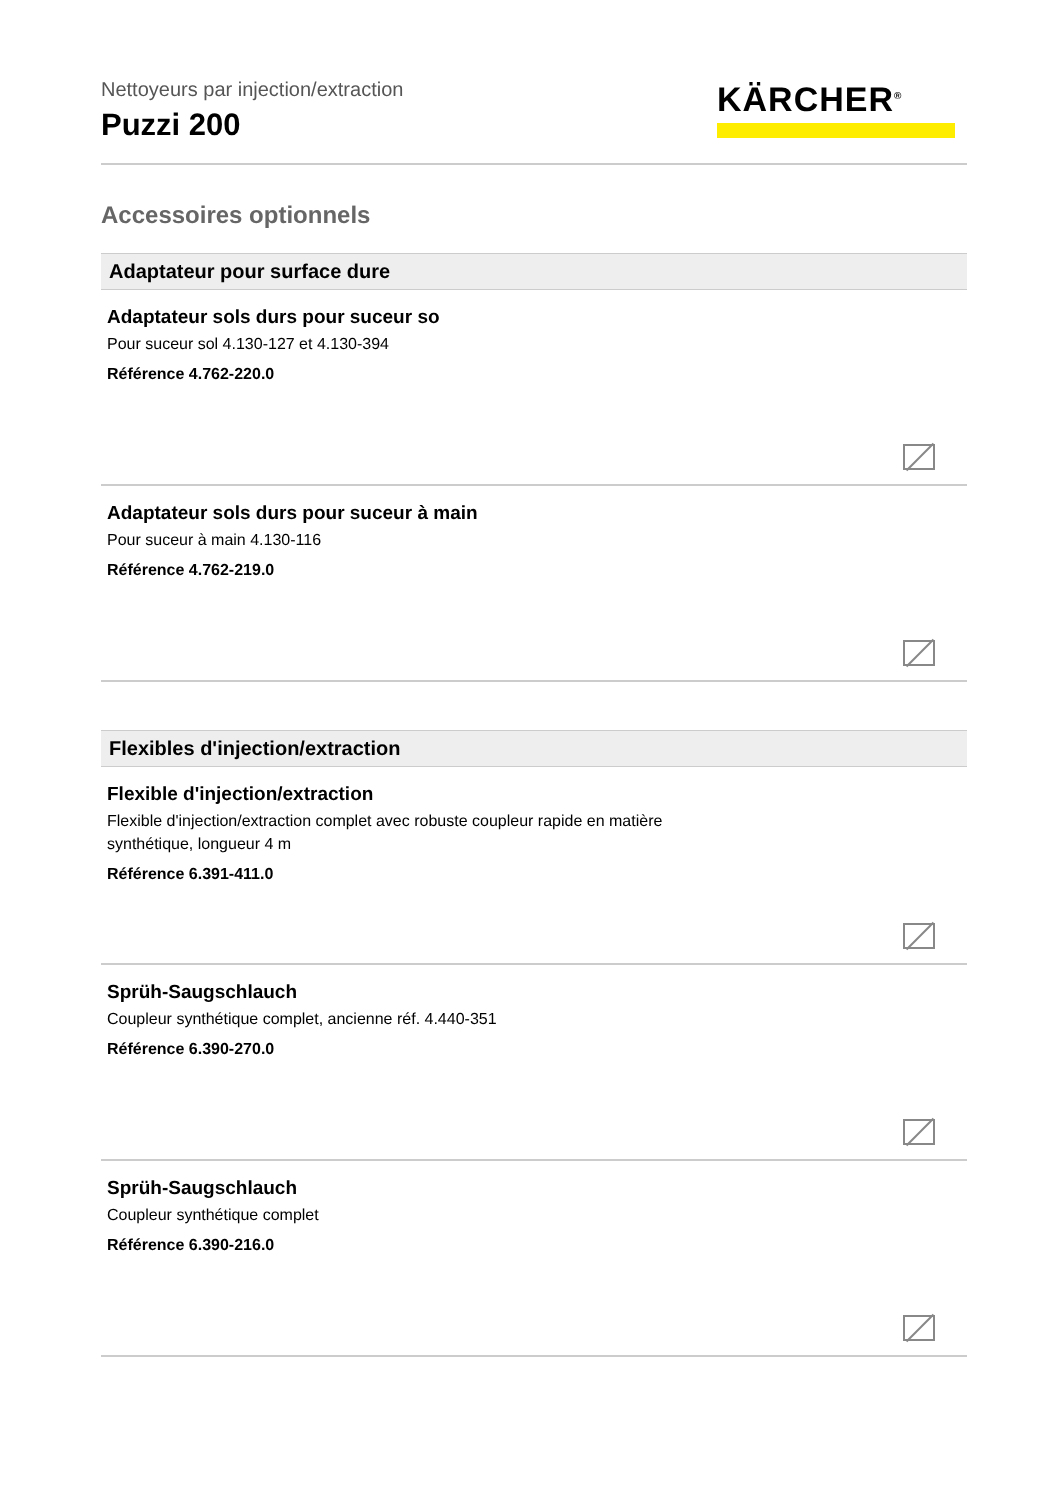Nettoyeurs par injection/extraction
Puzzi 200
KÄRCHER<sup>®</sup>
Accessoires optionnels
Adaptateur pour surface dure
Adaptateur sols durs pour suceur so
Pour suceur sol 4.130-127 et 4.130-394
Référence 4.762-220.0
Adaptateur sols durs pour suceur à main
Pour suceur à main 4.130-116
Référence 4.762-219.0
Flexibles d'injection/extraction
Flexible d'injection/extraction
Flexible d'injection/extraction complet avec robuste coupleur rapide en matière synthétique, longueur 4 m
Référence 6.391-411.0
Sprüh-Saugschlauch
Coupleur synthétique complet, ancienne réf. 4.440-351
Référence 6.390-270.0
Sprüh-Saugschlauch
Coupleur synthétique complet
Référence 6.390-216.0